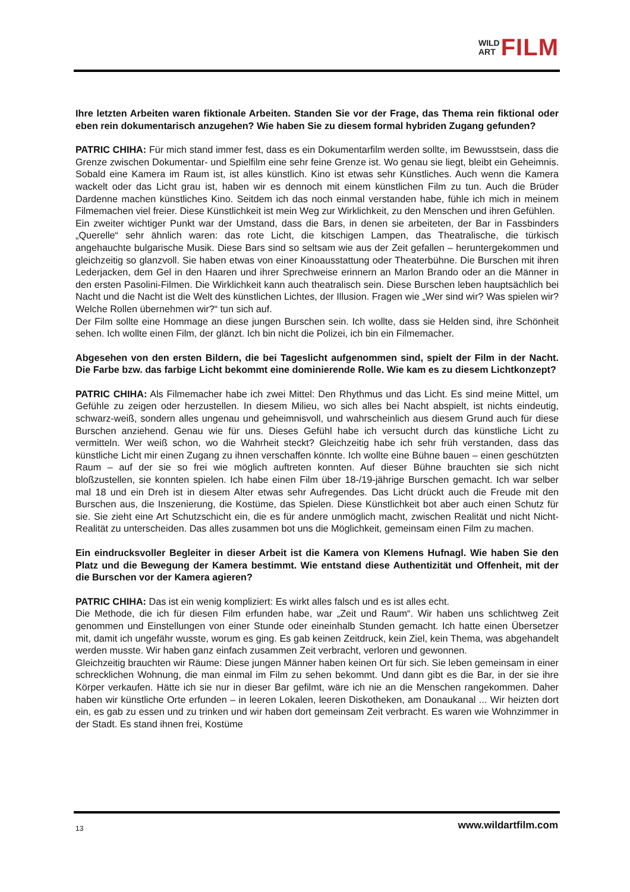WILD
ART
FILM
Ihre letzten Arbeiten waren fiktionale Arbeiten. Standen Sie vor der Frage, das Thema rein fiktional oder eben rein dokumentarisch anzugehen? Wie haben Sie zu diesem formal hybriden Zugang gefunden?
PATRIC CHIHA: Für mich stand immer fest, dass es ein Dokumentarfilm werden sollte, im Bewusstsein, dass die Grenze zwischen Dokumentar- und Spielfilm eine sehr feine Grenze ist. Wo genau sie liegt, bleibt ein Geheimnis. Sobald eine Kamera im Raum ist, ist alles künstlich. Kino ist etwas sehr Künstliches. Auch wenn die Kamera wackelt oder das Licht grau ist, haben wir es dennoch mit einem künstlichen Film zu tun. Auch die Brüder Dardenne machen künstliches Kino. Seitdem ich das noch einmal verstanden habe, fühle ich mich in meinem Filmemachen viel freier. Diese Künstlichkeit ist mein Weg zur Wirklichkeit, zu den Menschen und ihren Gefühlen.
Ein zweiter wichtiger Punkt war der Umstand, dass die Bars, in denen sie arbeiteten, der Bar in Fassbinders „Querelle“ sehr ähnlich waren: das rote Licht, die kitschigen Lampen, das Theatralische, die türkisch angehauchte bulgarische Musik. Diese Bars sind so seltsam wie aus der Zeit gefallen – heruntergekommen und gleichzeitig so glanzvoll. Sie haben etwas von einer Kinoausstattung oder Theaterbühne. Die Burschen mit ihren Lederjacken, dem Gel in den Haaren und ihrer Sprechweise erinnern an Marlon Brando oder an die Männer in den ersten Pasolini-Filmen. Die Wirklichkeit kann auch theatralisch sein. Diese Burschen leben hauptsächlich bei Nacht und die Nacht ist die Welt des künstlichen Lichtes, der Illusion. Fragen wie „Wer sind wir? Was spielen wir? Welche Rollen übernehmen wir?“ tun sich auf.
Der Film sollte eine Hommage an diese jungen Burschen sein. Ich wollte, dass sie Helden sind, ihre Schönheit sehen. Ich wollte einen Film, der glänzt. Ich bin nicht die Polizei, ich bin ein Filmemacher.
Abgesehen von den ersten Bildern, die bei Tageslicht aufgenommen sind, spielt der Film in der Nacht. Die Farbe bzw. das farbige Licht bekommt eine dominierende Rolle. Wie kam es zu diesem Lichtkonzept?
PATRIC CHIHA: Als Filmemacher habe ich zwei Mittel: Den Rhythmus und das Licht. Es sind meine Mittel, um Gefühle zu zeigen oder herzustellen. In diesem Milieu, wo sich alles bei Nacht abspielt, ist nichts eindeutig, schwarz-weiß, sondern alles ungenau und geheimnisvoll, und wahrscheinlich aus diesem Grund auch für diese Burschen anziehend. Genau wie für uns. Dieses Gefühl habe ich versucht durch das künstliche Licht zu vermitteln. Wer weiß schon, wo die Wahrheit steckt? Gleichzeitig habe ich sehr früh verstanden, dass das künstliche Licht mir einen Zugang zu ihnen verschaffen könnte. Ich wollte eine Bühne bauen – einen geschützten Raum – auf der sie so frei wie möglich auftreten konnten. Auf dieser Bühne brauchten sie sich nicht bloßzustellen, sie konnten spielen. Ich habe einen Film über 18-/19-jährige Burschen gemacht. Ich war selber mal 18 und ein Dreh ist in diesem Alter etwas sehr Aufregendes. Das Licht drückt auch die Freude mit den Burschen aus, die Inszenierung, die Kostüme, das Spielen. Diese Künstlichkeit bot aber auch einen Schutz für sie. Sie zieht eine Art Schutzschicht ein, die es für andere unmöglich macht, zwischen Realität und nicht Nicht-Realität zu unterscheiden. Das alles zusammen bot uns die Möglichkeit, gemeinsam einen Film zu machen.
Ein eindrucksvoller Begleiter in dieser Arbeit ist die Kamera von Klemens Hufnagl. Wie haben Sie den Platz und die Bewegung der Kamera bestimmt. Wie entstand diese Authentizität und Offenheit, mit der die Burschen vor der Kamera agieren?
PATRIC CHIHA: Das ist ein wenig kompliziert: Es wirkt alles falsch und es ist alles echt.
Die Methode, die ich für diesen Film erfunden habe, war „Zeit und Raum“. Wir haben uns schlichtweg Zeit genommen und Einstellungen von einer Stunde oder eineinhalb Stunden gemacht. Ich hatte einen Übersetzer mit, damit ich ungefähr wusste, worum es ging. Es gab keinen Zeitdruck, kein Ziel, kein Thema, was abgehandelt werden musste. Wir haben ganz einfach zusammen Zeit verbracht, verloren und gewonnen.
Gleichzeitig brauchten wir Räume: Diese jungen Männer haben keinen Ort für sich. Sie leben gemeinsam in einer schrecklichen Wohnung, die man einmal im Film zu sehen bekommt. Und dann gibt es die Bar, in der sie ihre Körper verkaufen. Hätte ich sie nur in dieser Bar gefilmt, wäre ich nie an die Menschen rangekommen. Daher haben wir künstliche Orte erfunden – in leeren Lokalen, leeren Diskotheken, am Donaukanal ... Wir heizten dort ein, es gab zu essen und zu trinken und wir haben dort gemeinsam Zeit verbracht. Es waren wie Wohnzimmer in der Stadt. Es stand ihnen frei, Kostüme
13 www.wildartfilm.com